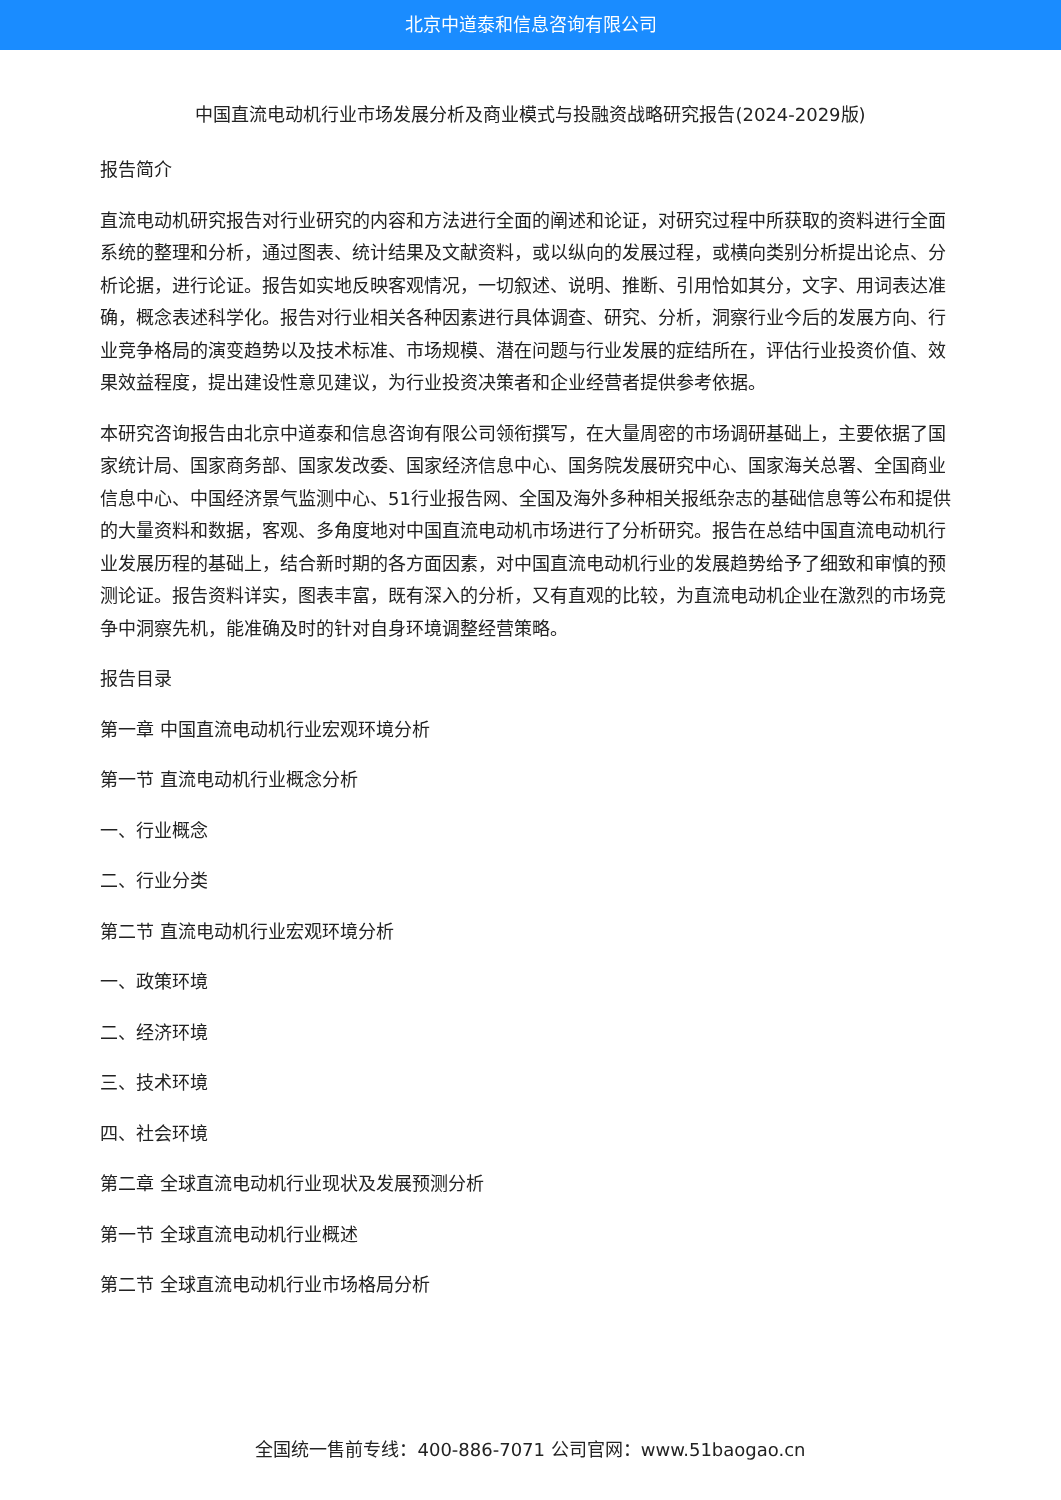北京中道泰和信息咨询有限公司
中国直流电动机行业市场发展分析及商业模式与投融资战略研究报告(2024-2029版)
报告简介
直流电动机研究报告对行业研究的内容和方法进行全面的阐述和论证，对研究过程中所获取的资料进行全面系统的整理和分析，通过图表、统计结果及文献资料，或以纵向的发展过程，或横向类别分析提出论点、分析论据，进行论证。报告如实地反映客观情况，一切叙述、说明、推断、引用恰如其分，文字、用词表达准确，概念表述科学化。报告对行业相关各种因素进行具体调查、研究、分析，洞察行业今后的发展方向、行业竞争格局的演变趋势以及技术标准、市场规模、潜在问题与行业发展的症结所在，评估行业投资价值、效果效益程度，提出建设性意见建议，为行业投资决策者和企业经营者提供参考依据。
本研究咨询报告由北京中道泰和信息咨询有限公司领衔撰写，在大量周密的市场调研基础上，主要依据了国家统计局、国家商务部、国家发改委、国家经济信息中心、国务院发展研究中心、国家海关总署、全国商业信息中心、中国经济景气监测中心、51行业报告网、全国及海外多种相关报纸杂志的基础信息等公布和提供的大量资料和数据，客观、多角度地对中国直流电动机市场进行了分析研究。报告在总结中国直流电动机行业发展历程的基础上，结合新时期的各方面因素，对中国直流电动机行业的发展趋势给予了细致和审慎的预测论证。报告资料详实，图表丰富，既有深入的分析，又有直观的比较，为直流电动机企业在激烈的市场竞争中洞察先机，能准确及时的针对自身环境调整经营策略。
报告目录
第一章 中国直流电动机行业宏观环境分析
第一节 直流电动机行业概念分析
一、行业概念
二、行业分类
第二节 直流电动机行业宏观环境分析
一、政策环境
二、经济环境
三、技术环境
四、社会环境
第二章 全球直流电动机行业现状及发展预测分析
第一节 全球直流电动机行业概述
第二节 全球直流电动机行业市场格局分析
全国统一售前专线：400-886-7071 公司官网：www.51baogao.cn